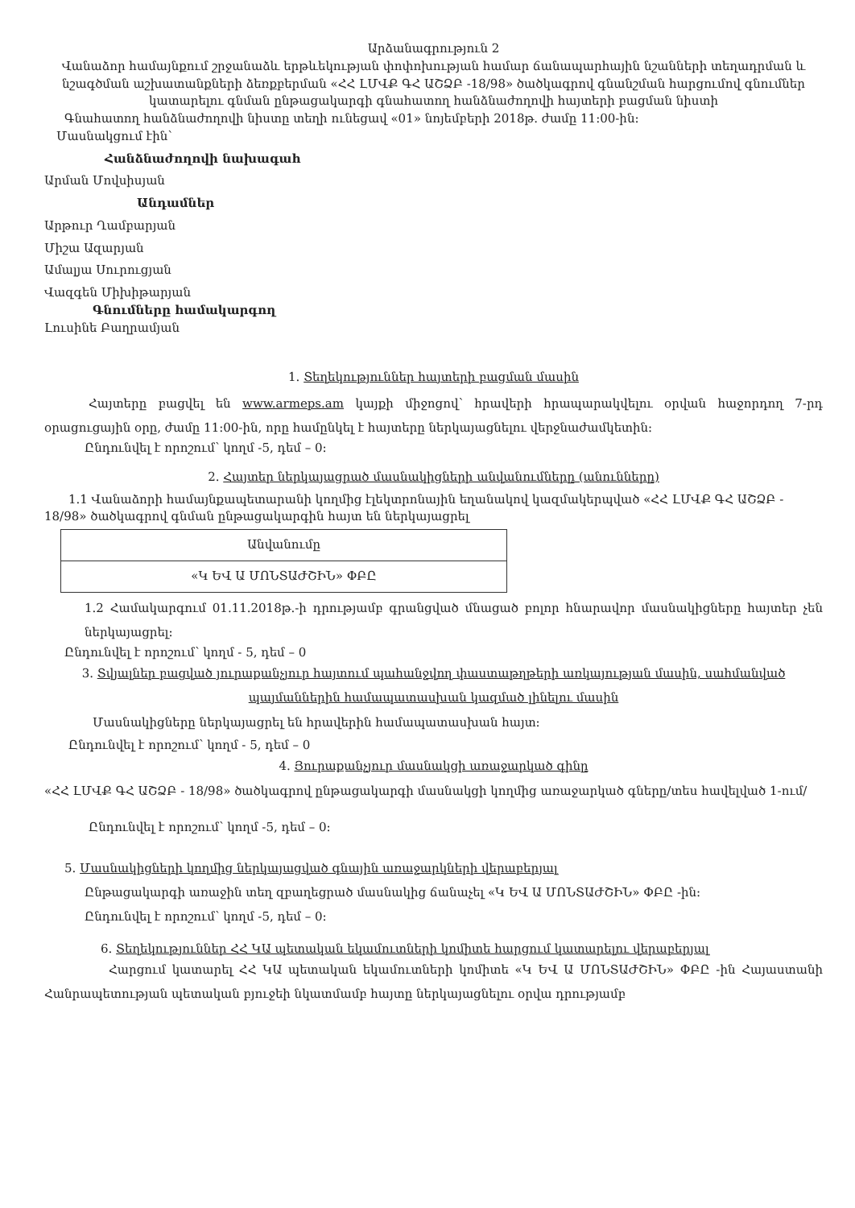Արձանագրություն 2
Վանաձոր համայնքում շրջանաձև երթևեկության փոփոխության համար ճանապարհային նշանների տեղադրման և նշագծման աշխատանքների ձեռքբերման «ՀՀ ԼՄՎՔ ԳՀ ԱՇՁԲ -18/98» ծածկագրով գնանշման հարցումով գնումներ կատարելու գնման ընթացակարգի գնահատող հանձնաժողովի հայտերի բացման նիստի
Գնահատող հանձնաժողովի նիստը տեղի ունեցավ «01» նոյեմբերի 2018թ. ժամը 11:00-ին:
Մասնակցում էին՝
Հանձնաժողովի նախագահ
Արման Մովսիսյան
Անդամներ
Արթուր Ղամբարյան
Միշա Ազարյան
Ամալյա Սուրուցյան
Վազգեն Միխիթարյան
Գնումները համակարգող
Լուսինե Բաղրամյան
1. Տեղեկություններ հայտերի բացման մասին
Հայտերը բացվել են www.armeps.am կայքի միջոցով՝ հրավերի հրապարակվելու օրվան հաջորդող 7-րդ օրացուցային օրը, ժամը 11:00-ին, որը համընկել է հայտերը ներկայացնելու վերջնաժամկետին:
Ընդունվել է որոշում՝ կողմ -5, դեմ – 0:
2. Հայտեր ներկայացրած մասնակիցների անվանումները (անունները)
1.1 Վանաձորի համայնքապետարանի կողմից էլեկտրոնային եղանակով կազմակերպված «ՀՀ ԼՄՎՔ ԳՀ ԱՇՁԲ - 18/98» ծածկագրով գնման ընթացակարգին հայտ են ներկայացրել
| Անվանումը |
| --- |
| «Կ ԵՎ Ա ՄՈՆՏԱԺՇԻՆ» ՓԲԸ |
1.2 Համակարգում 01.11.2018թ.-ի դրությամբ գրանցված մնացած բոլոր հնարավոր մասնակիցները հայտեր չեն ներկայացրել:
Ընդունվել է որոշում՝ կողմ - 5, դեմ – 0
3. Տվյալներ բացված յուրաքանչյուր հայտում պահանջվող փաստաթղթերի առկայության մասին, սահմանված պայմաններին համապատասխան կազմած լինելու մասին
Մասնակիցները ներկայացրել են հրավերին համապատասխան հայտ:
Ընդունվել է որոշում՝ կողմ - 5, դեմ – 0
4. Յուրաքանչյուր մասնակցի առաջարկած գինը
«ՀՀ ԼՄՎՔ ԳՀ ԱՇՁԲ - 18/98» ծածկագրով ընթացակարգի մասնակցի կողմից առաջարկած գները/տես հավելված 1-ում/
Ընդունվել է որոշում՝ կողմ -5, դեմ – 0:
5. Մասնակիցների կողմից ներկայացված գնային առաջարկների վերաբերյալ
Ընթացակարգի առաջին տեղ զբաղեցրած մասնակից ճանաչել «Կ ԵՎ Ա ՄՈՆՏԱԺՇԻՆ» ՓԲԸ -ին:
Ընդունվել է որոշում՝ կողմ -5, դեմ – 0:
6. Տեղեկություններ ՀՀ ԿԱ պետական եկամուտների կոմիտե հարցում կատարելու վերաբերյալ
Հարցում կատարել ՀՀ ԿԱ պետական եկամուտների կոմիտե «Կ ԵՎ Ա ՄՈՆՏԱԺՇԻՆ» ՓԲԸ -ին Հայաստանի Հանրապետության պետական բյուջեի նկատմամբ հայտը ներկայացնելու օրվա դրությամբ